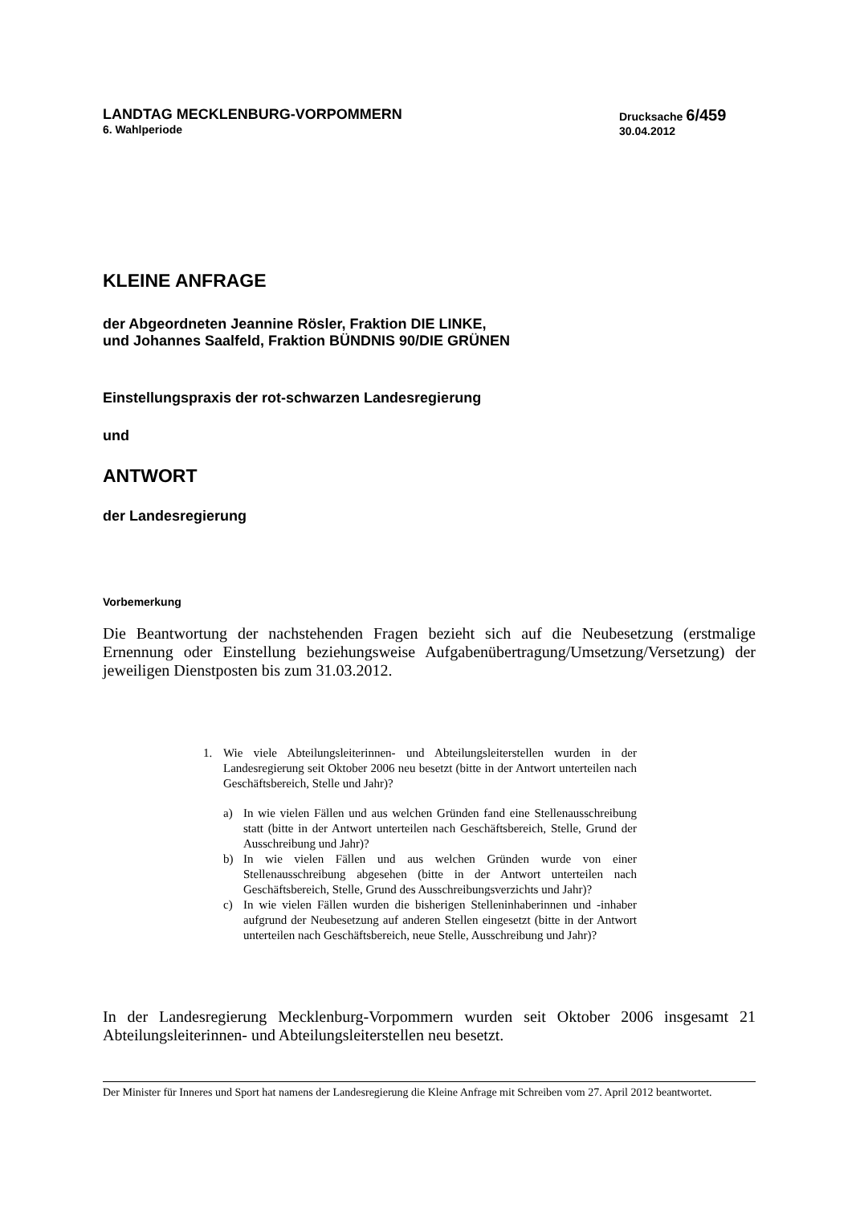LANDTAG MECKLENBURG-VORPOMMERN
6. Wahlperiode
Drucksache 6/459
30.04.2012
KLEINE ANFRAGE
der Abgeordneten Jeannine Rösler, Fraktion DIE LINKE,
und Johannes Saalfeld, Fraktion BÜNDNIS 90/DIE GRÜNEN
Einstellungspraxis der rot-schwarzen Landesregierung
und
ANTWORT
der Landesregierung
Vorbemerkung
Die Beantwortung der nachstehenden Fragen bezieht sich auf die Neubesetzung (erstmalige Ernennung oder Einstellung beziehungsweise Aufgabenübertragung/Umsetzung/Versetzung) der jeweiligen Dienstposten bis zum 31.03.2012.
1. Wie viele Abteilungsleiterinnen- und Abteilungsleiterstellen wurden in der Landesregierung seit Oktober 2006 neu besetzt (bitte in der Antwort unterteilen nach Geschäftsbereich, Stelle und Jahr)?
a) In wie vielen Fällen und aus welchen Gründen fand eine Stellen­ausschreibung statt (bitte in der Antwort unterteilen nach Geschäftsbereich, Stelle, Grund der Ausschreibung und Jahr)?
b) In wie vielen Fällen und aus welchen Gründen wurde von einer Stellenausschreibung abgesehen (bitte in der Antwort unterteilen nach Geschäftsbereich, Stelle, Grund des Ausschreibungsverzichts und Jahr)?
c) In wie vielen Fällen wurden die bisherigen Stelleninhaberinnen und -inhaber aufgrund der Neubesetzung auf anderen Stellen ein­gesetzt (bitte in der Antwort unterteilen nach Geschäftsbereich, neue Stelle, Ausschreibung und Jahr)?
In der Landesregierung Mecklenburg-Vorpommern wurden seit Oktober 2006 insgesamt 21 Abteilungsleiterinnen- und Abteilungsleiterstellen neu besetzt.
Der Minister für Inneres und Sport hat namens der Landesregierung die Kleine Anfrage mit Schreiben vom 27. April 2012 beantwortet.